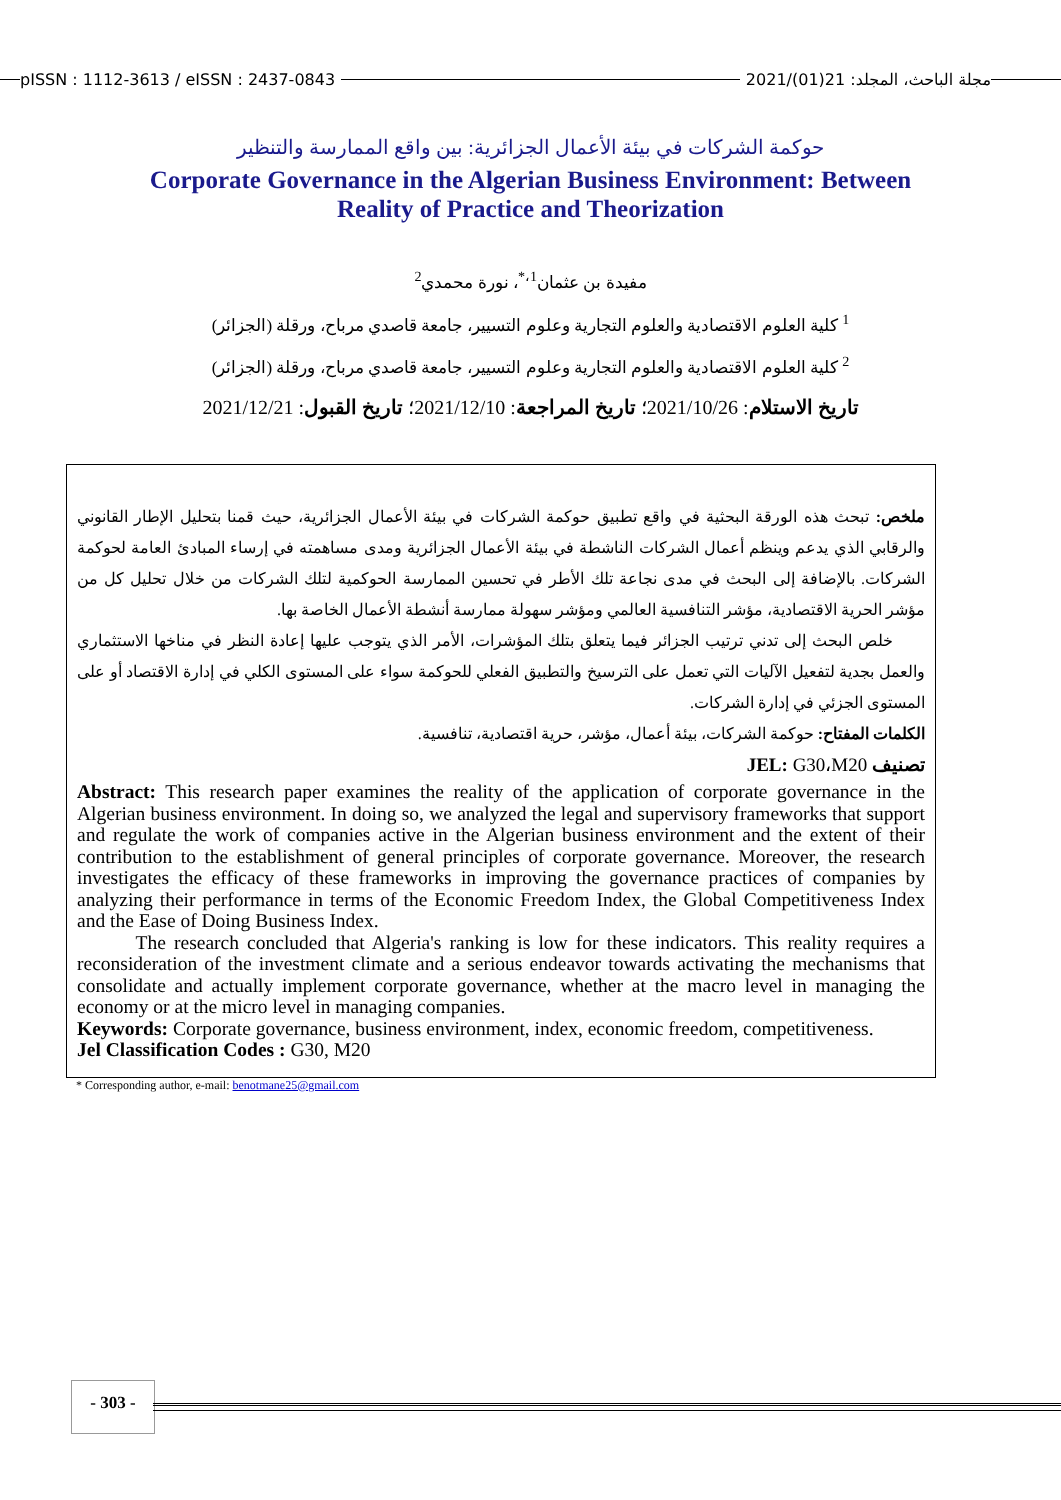pISSN : 1112-3613 / eISSN : 2437-0843 مجلة الباحث، المجلد: 21(01)/2021
حوكمة الشركات في بيئة الأعمال الجزائرية: بين واقع الممارسة والتنظير
Corporate Governance in the Algerian Business Environment: Between
Reality of Practice and Theorization
مفيدة بن عثمان<sup>1،*</sup>، نورة محمدي<sup>2</sup>
<sup>1</sup> كلية العلوم الاقتصادية والعلوم التجارية وعلوم التسيير، جامعة قاصدي مرباح، ورقلة (الجزائر)
<sup>2</sup> كلية العلوم الاقتصادية والعلوم التجارية وعلوم التسيير، جامعة قاصدي مرباح، ورقلة (الجزائر)
تاريخ الاستلام: 2021/10/26؛ تاريخ المراجعة: 2021/12/10؛ تاريخ القبول: 2021/12/21
ملخص: تبحث هذه الورقة البحثية في واقع تطبيق حوكمة الشركات في بيئة الأعمال الجزائرية، حيث قمنا بتحليل الإطار القانوني والرقابي الذي يدعم وينظم أعمال الشركات الناشطة في بيئة الأعمال الجزائرية ومدى مساهمته في إرساء المبادئ العامة لحوكمة الشركات. بالإضافة إلى البحث في مدى نجاعة تلك الأطر في تحسين الممارسة الحوكمية لتلك الشركات من خلال تحليل كل من مؤشر الحرية الاقتصادية، مؤشر التنافسية العالمي ومؤشر سهولة ممارسة أنشطة الأعمال الخاصة بها.
  خلص البحث إلى تدني ترتيب الجزائر فيما يتعلق بتلك المؤشرات، الأمر الذي يتوجب عليها إعادة النظر في مناخها الاستثماري والعمل بجدية لتفعيل الآليات التي تعمل على الترسيخ والتطبيق الفعلي للحوكمة سواء على المستوى الكلي في إدارة الاقتصاد أو على المستوى الجزئي في إدارة الشركات.
الكلمات المفتاح: حوكمة الشركات، بيئة أعمال، مؤشر، حرية اقتصادية، تنافسية.
تصنيف JEL: G30،M20
Abstract: This research paper examines the reality of the application of corporate governance in the Algerian business environment. In doing so, we analyzed the legal and supervisory frameworks that support and regulate the work of companies active in the Algerian business environment and the extent of their contribution to the establishment of general principles of corporate governance. Moreover, the research investigates the efficacy of these frameworks in improving the governance practices of companies by analyzing their performance in terms of the Economic Freedom Index, the Global Competitiveness Index and the Ease of Doing Business Index.
   The research concluded that Algeria's ranking is low for these indicators. This reality requires a reconsideration of the investment climate and a serious endeavor towards activating the mechanisms that consolidate and actually implement corporate governance, whether at the macro level in managing the economy or at the micro level in managing companies.
Keywords: Corporate governance, business environment, index, economic freedom, competitiveness.
Jel Classification Codes : G30, M20
* Corresponding author, e-mail: benotmane25@gmail.com
- 303 -